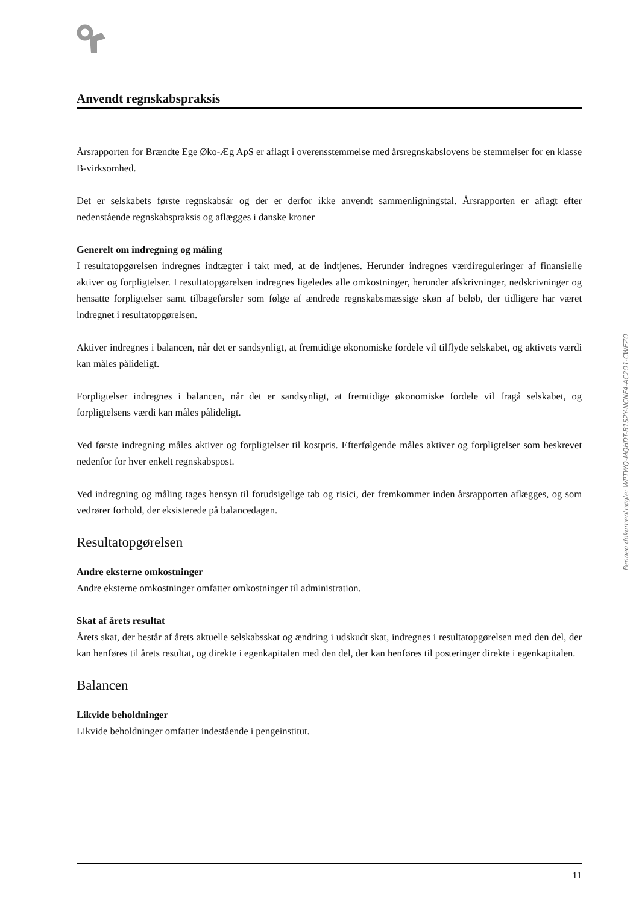Anvendt regnskabspraksis
Årsrapporten for Brændte Ege Øko-Æg ApS er aflagt i overensstemmelse med årsregnskabslovens be stemmelser for en klasse B-virksomhed.
Det er selskabets første regnskabsår og der er derfor ikke anvendt sammenligningstal. Årsrapporten er aflagt efter nedenstående regnskabspraksis og aflægges i danske kroner
Generelt om indregning og måling
I resultatopgørelsen indregnes indtægter i takt med, at de indtjenes. Herunder indregnes værdireguleringer af finansielle aktiver og forpligtelser. I resultatopgørelsen indregnes ligeledes alle omkostninger, herunder afskrivninger, nedskrivninger og hensatte forpligtelser samt tilbageførsler som følge af ændrede regnskabsmæssige skøn af beløb, der tidligere har været indregnet i resultatopgørelsen.
Aktiver indregnes i balancen, når det er sandsynligt, at fremtidige økonomiske fordele vil tilflyde selskabet, og aktivets værdi kan måles pålideligt.
Forpligtelser indregnes i balancen, når det er sandsynligt, at fremtidige økonomiske fordele vil fragå selskabet, og forpligtelsens værdi kan måles pålideligt.
Ved første indregning måles aktiver og forpligtelser til kostpris. Efterfølgende måles aktiver og forpligtelser som beskrevet nedenfor for hver enkelt regnskabspost.
Ved indregning og måling tages hensyn til forudsigelige tab og risici, der fremkommer inden årsrapporten aflægges, og som vedrører forhold, der eksisterede på balancedagen.
Resultatopgørelsen
Andre eksterne omkostninger
Andre eksterne omkostninger omfatter omkostninger til administration.
Skat af årets resultat
Årets skat, der består af årets aktuelle selskabsskat og ændring i udskudt skat, indregnes i resultatopgørelsen med den del, der kan henføres til årets resultat, og direkte i egenkapitalen med den del, der kan henføres til posteringer direkte i egenkapitalen.
Balancen
Likvide beholdninger
Likvide beholdninger omfatter indestående i pengeinstitut.
Penneo dokumentnøgle: WPTWQ-MQHDT-B1S2Y-NCNF4-AC2O1-CWEZO
11